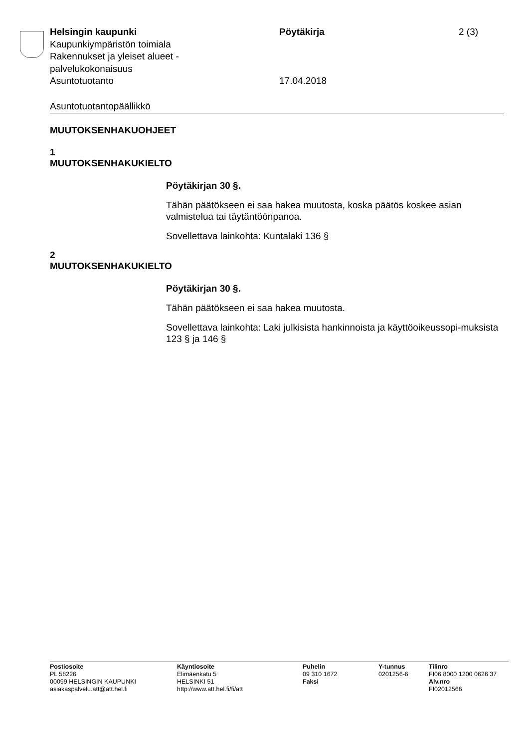Helsingin kaupunki
Kaupunkiympäristön toimiala
Rakennukset ja yleiset alueet -
palvelukokonaisuus
Asuntotuotanto
Pöytäkirja
17.04.2018
2 (3)
Asuntotuotantopäällikkö
MUUTOKSENHAKUOHJEET
1
MUUTOKSENHAKUKIELTO
Pöytäkirjan 30 §.
Tähän päätökseen ei saa hakea muutosta, koska päätös koskee asian valmistelua tai täytäntöönpanoa.
Sovellettava lainkohta: Kuntalaki 136 §
2
MUUTOKSENHAKUKIELTO
Pöytäkirjan 30 §.
Tähän päätökseen ei saa hakea muutosta.
Sovellettava lainkohta: Laki julkisista hankinnoista ja käyttöoikeussopi-muksista 123 § ja 146 §
Postiosoite
PL 58226
00099 HELSINGIN KAUPUNKI
asiakaspalvelu.att@att.hel.fi
Käyntiosoite
Elimäenkatu 5
HELSINKI 51
http://www.att.hel.fi/fi/att
Puhelin
09 310 1672
Faksi
Y-tunnus
0201256-6
Tilinro
FI06 8000 1200 0626 37
Alv.nro
FI02012566